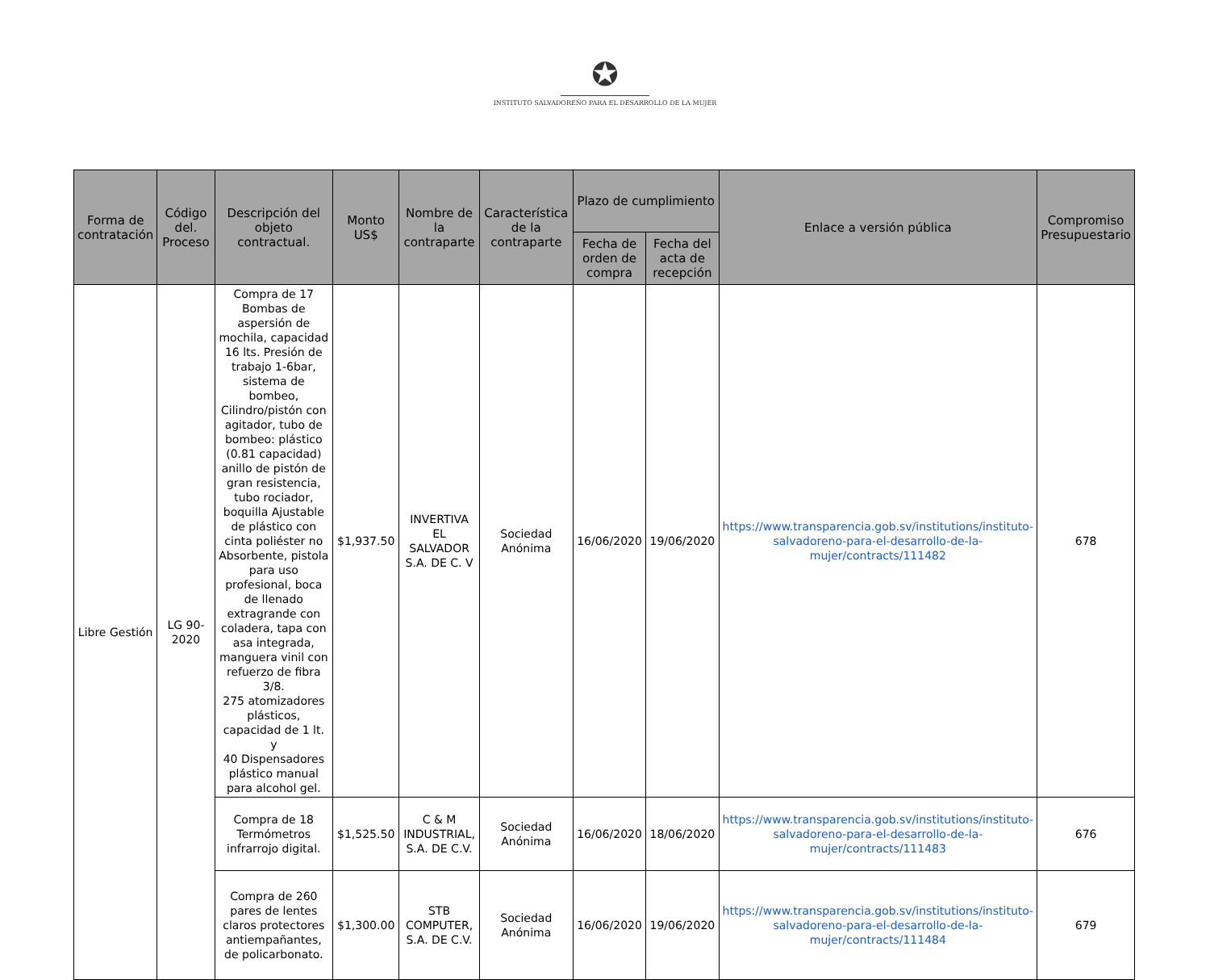✪
INSTITUTO SALVADOREÑO PARA EL DESARROLLO DE LA MUJER
| Forma de contratación | Código del. Proceso | Descripción del objeto contractual. | Monto US$ | Nombre de la contraparte | Característica de la contraparte | Plazo de cumplimiento | | Enlace a versión pública | Compromiso Presupuestario |
| --- | --- | --- | --- | --- | --- | --- | --- | --- | --- |
| | | | | | | Fecha de orden de compra | Fecha del acta de recepción | | |
| Libre Gestión | LG 90-2020 | Compra de 17 Bombas de aspersión de mochila, capacidad 16 lts. Presión de trabajo 1-6bar, sistema de bombeo, Cilindro/pistón con agitador, tubo de bombeo: plástico (0.81 capacidad) anillo de pistón de gran resistencia, tubo rociador, boquilla Ajustable de plástico con cinta poliéster no Absorbente, pistola para uso profesional, boca de llenado extragrande con coladera, tapa con asa integrada, manguera vinil con refuerzo de fibra 3/8. 275 atomizadores plásticos, capacidad de 1 lt. y 40 Dispensadores plástico manual para alcohol gel. | $1,937.50 | INVERTIVA EL SALVADOR S.A. DE C. V | Sociedad Anónima | 16/06/2020 | 19/06/2020 | https://www.transparencia.gob.sv/institutions/instituto-salvadoreno-para-el-desarrollo-de-la-mujer/contracts/111482 | 678 |
| | | Compra de 18 Termómetros infrarrojo digital. | $1,525.50 | C & M INDUSTRIAL, S.A. DE C.V. | Sociedad Anónima | 16/06/2020 | 18/06/2020 | https://www.transparencia.gob.sv/institutions/instituto-salvadoreno-para-el-desarrollo-de-la-mujer/contracts/111483 | 676 |
| | | Compra de 260 pares de lentes claros protectores antiempañantes, de policarbonato. | $1,300.00 | STB COMPUTER, S.A. DE C.V. | Sociedad Anónima | 16/06/2020 | 19/06/2020 | https://www.transparencia.gob.sv/institutions/instituto-salvadoreno-para-el-desarrollo-de-la-mujer/contracts/111484 | 679 |